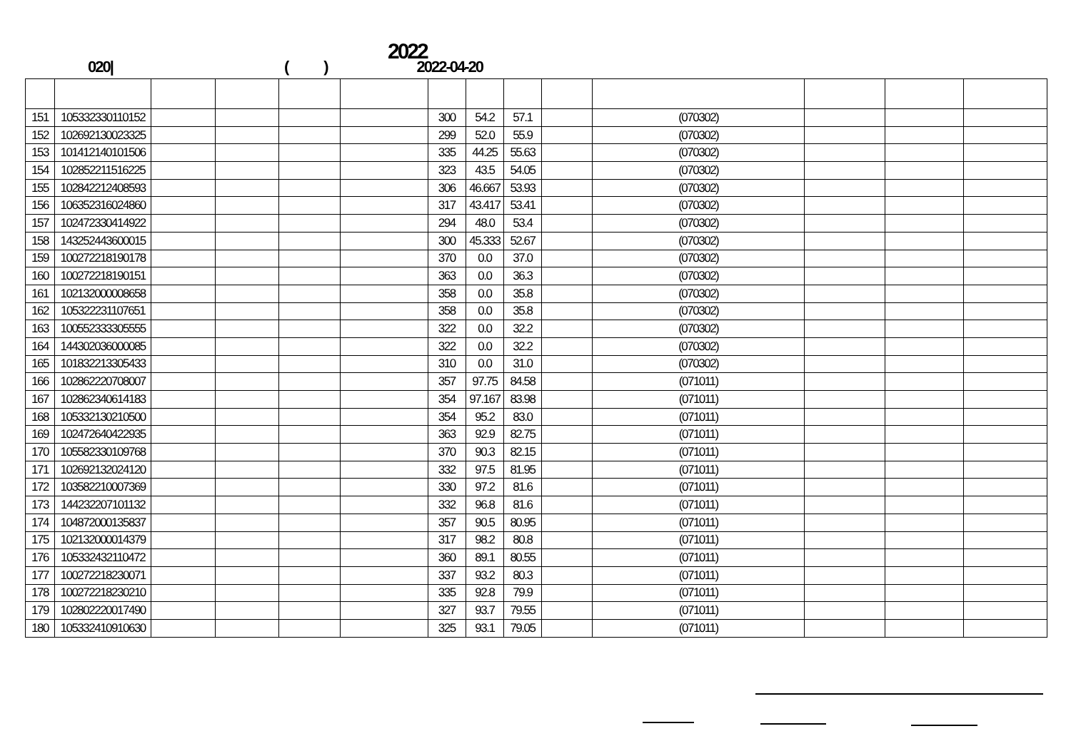2022
020| () 2022-04-20
| 151 | 105332330110152 | | | | | 300 | 54.2 | 57.1 | | (070302) | | | |
| 152 | 102692130023325 | | | | | 299 | 52.0 | 55.9 | | (070302) | | | |
| 153 | 101412140101506 | | | | | 335 | 44.25 | 55.63 | | (070302) | | | |
| 154 | 102852211516225 | | | | | 323 | 43.5 | 54.05 | | (070302) | | | |
| 155 | 102842212408593 | | | | | 306 | 46.667 | 53.93 | | (070302) | | | |
| 156 | 106352316024860 | | | | | 317 | 43.417 | 53.41 | | (070302) | | | |
| 157 | 102472330414922 | | | | | 294 | 48.0 | 53.4 | | (070302) | | | |
| 158 | 143252443600015 | | | | | 300 | 45.333 | 52.67 | | (070302) | | | |
| 159 | 100272218190178 | | | | | 370 | 0.0 | 37.0 | | (070302) | | | |
| 160 | 100272218190151 | | | | | 363 | 0.0 | 36.3 | | (070302) | | | |
| 161 | 102132000008658 | | | | | 358 | 0.0 | 35.8 | | (070302) | | | |
| 162 | 105322231107651 | | | | | 358 | 0.0 | 35.8 | | (070302) | | | |
| 163 | 100552333305555 | | | | | 322 | 0.0 | 32.2 | | (070302) | | | |
| 164 | 144302036000085 | | | | | 322 | 0.0 | 32.2 | | (070302) | | | |
| 165 | 101832213305433 | | | | | 310 | 0.0 | 31.0 | | (070302) | | | |
| 166 | 102862220708007 | | | | | 357 | 97.75 | 84.58 | | (071011) | | | |
| 167 | 102862340614183 | | | | | 354 | 97.167 | 83.98 | | (071011) | | | |
| 168 | 105332130210500 | | | | | 354 | 95.2 | 83.0 | | (071011) | | | |
| 169 | 102472640422935 | | | | | 363 | 92.9 | 82.75 | | (071011) | | | |
| 170 | 105582330109768 | | | | | 370 | 90.3 | 82.15 | | (071011) | | | |
| 171 | 102692132024120 | | | | | 332 | 97.5 | 81.95 | | (071011) | | | |
| 172 | 103582210007369 | | | | | 330 | 97.2 | 81.6 | | (071011) | | | |
| 173 | 144232207101132 | | | | | 332 | 96.8 | 81.6 | | (071011) | | | |
| 174 | 104872000135837 | | | | | 357 | 90.5 | 80.95 | | (071011) | | | |
| 175 | 102132000014379 | | | | | 317 | 98.2 | 80.8 | | (071011) | | | |
| 176 | 105332432110472 | | | | | 360 | 89.1 | 80.55 | | (071011) | | | |
| 177 | 100272218230071 | | | | | 337 | 93.2 | 80.3 | | (071011) | | | |
| 178 | 100272218230210 | | | | | 335 | 92.8 | 79.9 | | (071011) | | | |
| 179 | 102802220017490 | | | | | 327 | 93.7 | 79.55 | | (071011) | | | |
| 180 | 105332410910630 | | | | | 325 | 93.1 | 79.05 | | (071011) | | | |